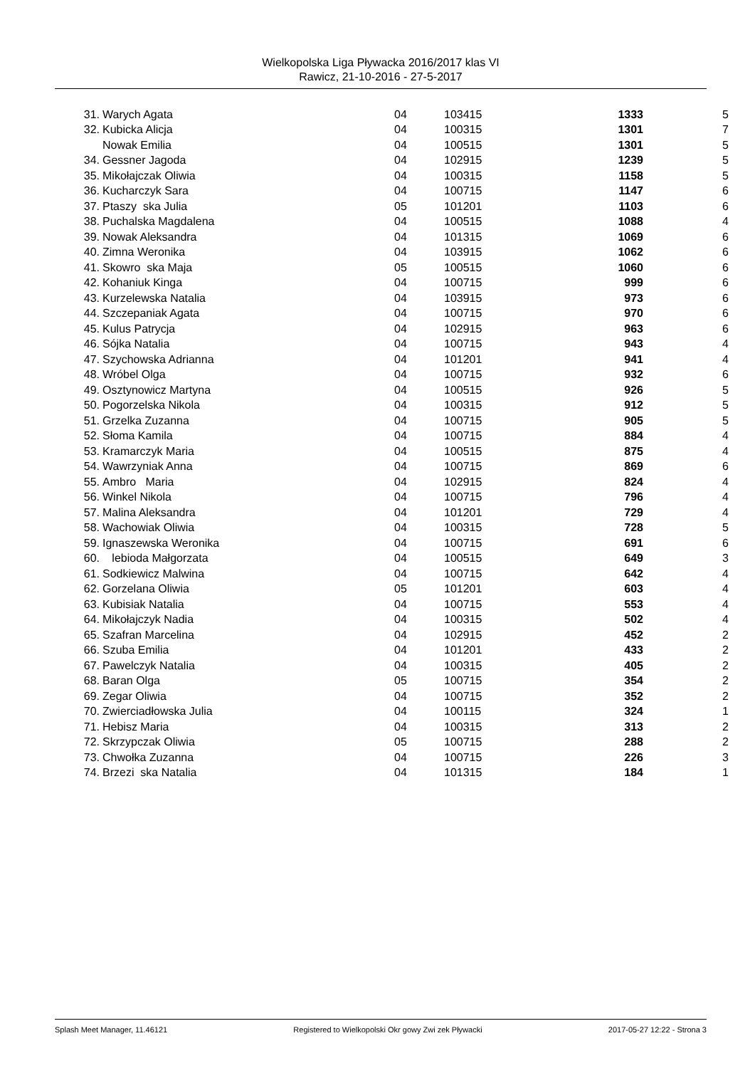Wielkopolska Liga Pływacka 2016/2017 klas VI
Rawicz, 21-10-2016 - 27-5-2017
| 31. | Warych Agata | 04 | 103415 | 1333 | 5 |
| 32. | Kubicka Alicja | 04 | 100315 | 1301 | 7 |
| | Nowak Emilia | 04 | 100515 | 1301 | 5 |
| 34. | Gessner Jagoda | 04 | 102915 | 1239 | 5 |
| 35. | Mikołajczak Oliwia | 04 | 100315 | 1158 | 5 |
| 36. | Kucharczyk Sara | 04 | 100715 | 1147 | 6 |
| 37. | Ptaszy ska Julia | 05 | 101201 | 1103 | 6 |
| 38. | Puchalska Magdalena | 04 | 100515 | 1088 | 4 |
| 39. | Nowak Aleksandra | 04 | 101315 | 1069 | 6 |
| 40. | Zimna Weronika | 04 | 103915 | 1062 | 6 |
| 41. | Skowro ska Maja | 05 | 100515 | 1060 | 6 |
| 42. | Kohaniuk Kinga | 04 | 100715 | 999 | 6 |
| 43. | Kurzelewska Natalia | 04 | 103915 | 973 | 6 |
| 44. | Szczepaniak Agata | 04 | 100715 | 970 | 6 |
| 45. | Kulus Patrycja | 04 | 102915 | 963 | 6 |
| 46. | Sójka Natalia | 04 | 100715 | 943 | 4 |
| 47. | Szychowska Adrianna | 04 | 101201 | 941 | 4 |
| 48. | Wróbel Olga | 04 | 100715 | 932 | 6 |
| 49. | Osztynowicz Martyna | 04 | 100515 | 926 | 5 |
| 50. | Pogorzelska Nikola | 04 | 100315 | 912 | 5 |
| 51. | Grzelka Zuzanna | 04 | 100715 | 905 | 5 |
| 52. | Słoma Kamila | 04 | 100715 | 884 | 4 |
| 53. | Kramarczyk Maria | 04 | 100515 | 875 | 4 |
| 54. | Wawrzyniak Anna | 04 | 100715 | 869 | 6 |
| 55. | Ambro Maria | 04 | 102915 | 824 | 4 |
| 56. | Winkel Nikola | 04 | 100715 | 796 | 4 |
| 57. | Malina Aleksandra | 04 | 101201 | 729 | 4 |
| 58. | Wachowiak Oliwia | 04 | 100315 | 728 | 5 |
| 59. | Ignaszewska Weronika | 04 | 100715 | 691 | 6 |
| 60. | lebioda Małgorzata | 04 | 100515 | 649 | 3 |
| 61. | Sodkiewicz Malwina | 04 | 100715 | 642 | 4 |
| 62. | Gorzelana Oliwia | 05 | 101201 | 603 | 4 |
| 63. | Kubisiak Natalia | 04 | 100715 | 553 | 4 |
| 64. | Mikołajczyk Nadia | 04 | 100315 | 502 | 4 |
| 65. | Szafran Marcelina | 04 | 102915 | 452 | 2 |
| 66. | Szuba Emilia | 04 | 101201 | 433 | 2 |
| 67. | Pawelczyk Natalia | 04 | 100315 | 405 | 2 |
| 68. | Baran Olga | 05 | 100715 | 354 | 2 |
| 69. | Zegar Oliwia | 04 | 100715 | 352 | 2 |
| 70. | Zwierciadłowska Julia | 04 | 100115 | 324 | 1 |
| 71. | Hebisz Maria | 04 | 100315 | 313 | 2 |
| 72. | Skrzypczak Oliwia | 05 | 100715 | 288 | 2 |
| 73. | Chwołka Zuzanna | 04 | 100715 | 226 | 3 |
| 74. | Brzezi ska Natalia | 04 | 101315 | 184 | 1 |
Splash Meet Manager, 11.46121 Registered to Wielkopolski Okr gowy Zwi zek Pływacki 2017-05-27 12:22 - Strona 3